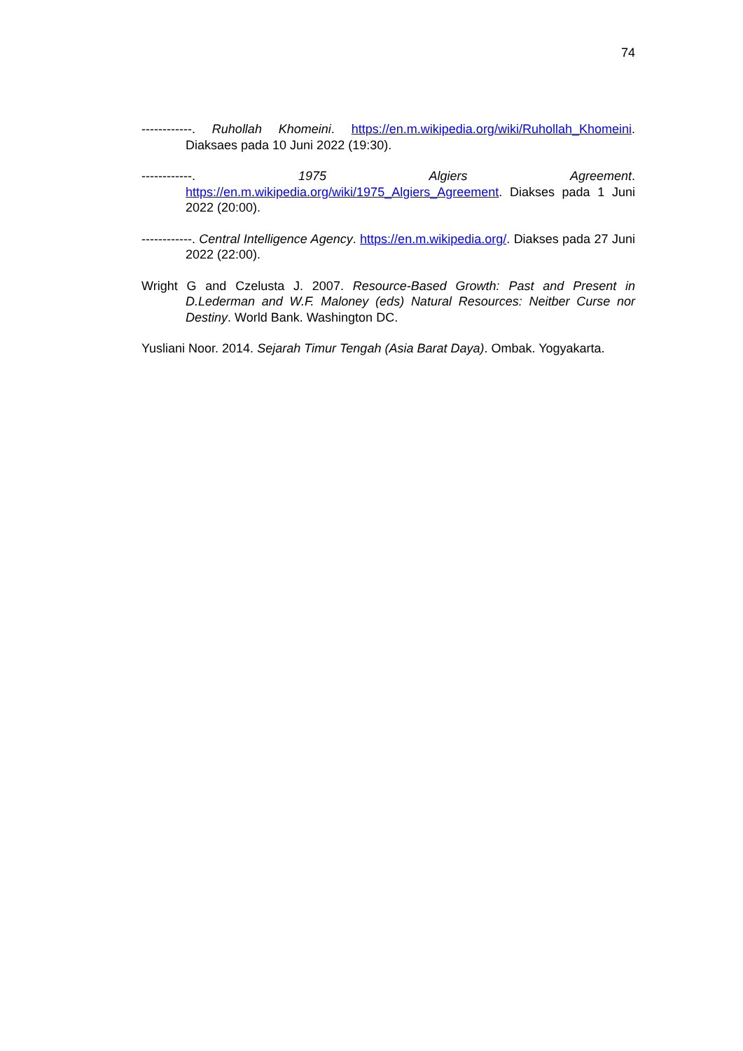74
------------. Ruhollah Khomeini. https://en.m.wikipedia.org/wiki/Ruhollah_Khomeini. Diaksaes pada 10 Juni 2022 (19:30).
------------. 1975 Algiers Agreement. https://en.m.wikipedia.org/wiki/1975_Algiers_Agreement. Diakses pada 1 Juni 2022 (20:00).
------------. Central Intelligence Agency. https://en.m.wikipedia.org/. Diakses pada 27 Juni 2022 (22:00).
Wright G and Czelusta J. 2007. Resource-Based Growth: Past and Present in D.Lederman and W.F. Maloney (eds) Natural Resources: Neitber Curse nor Destiny. World Bank. Washington DC.
Yusliani Noor. 2014. Sejarah Timur Tengah (Asia Barat Daya). Ombak. Yogyakarta.